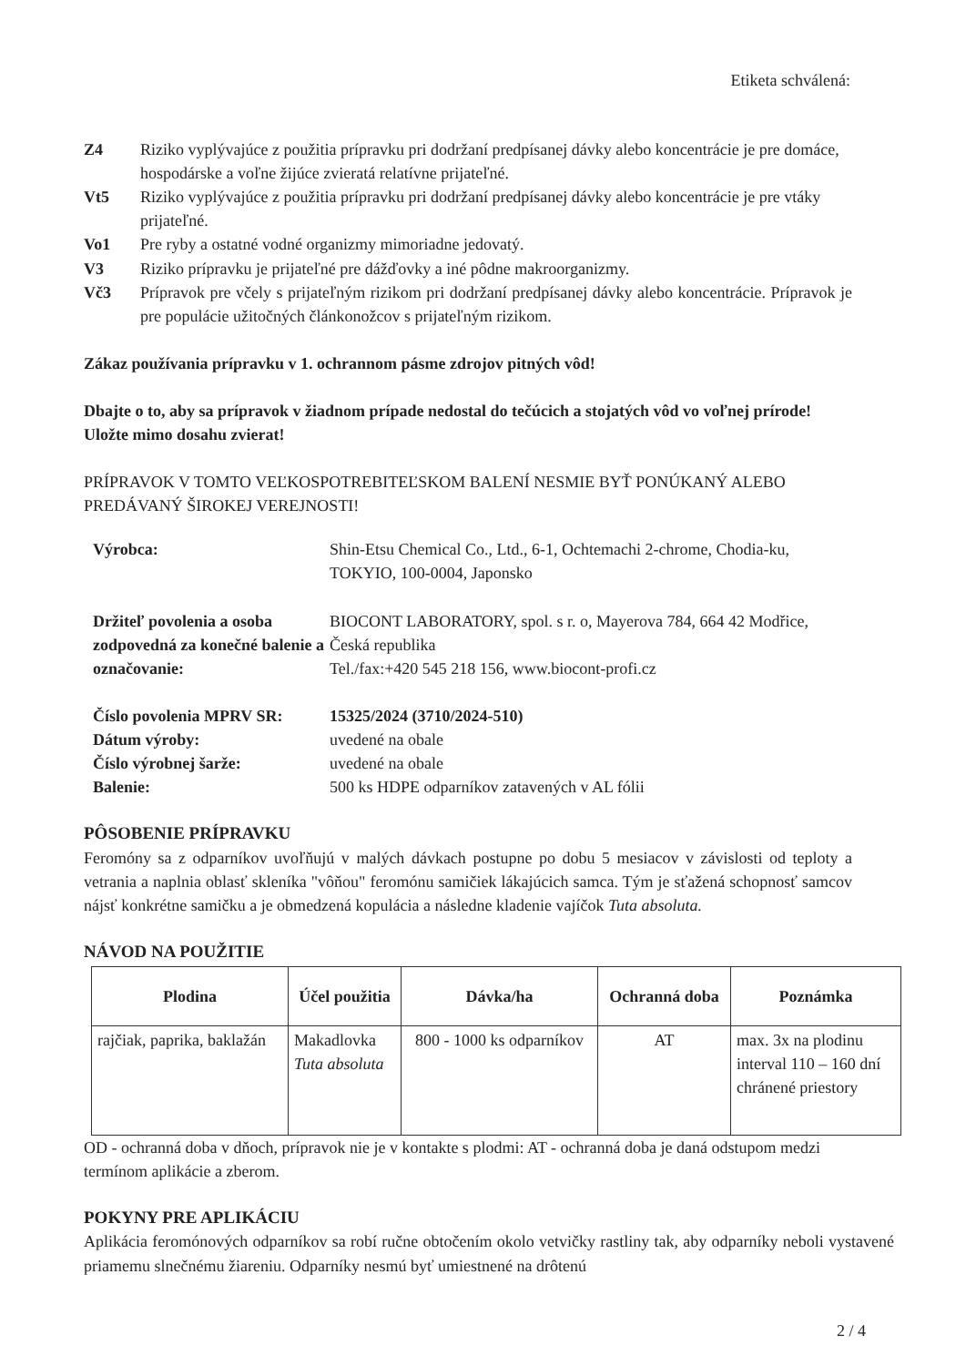Etiketa schválená:
Z4 Riziko vyplývajúce z použitia prípravku pri dodržaní predpísanej dávky alebo koncentrácie je pre domáce, hospodárske a voľne žijúce zvieratá relatívne prijateľné.
Vt5 Riziko vyplývajúce z použitia prípravku pri dodržaní predpísanej dávky alebo koncentrácie je pre vtáky prijateľné.
Vo1 Pre ryby a ostatné vodné organizmy mimoriadne jedovatý.
V3 Riziko prípravku je prijateľné pre dážďovky a iné pôdne makroorganizmy.
Vč3 Prípravok pre včely s prijateľným rizikom pri dodržaní predpísanej dávky alebo koncentrácie. Prípravok je pre populácie užitočných článkonožcov s prijateľným rizikom.
Zákaz používania prípravku v 1. ochrannom pásme zdrojov pitných vôd!
Dbajte o to, aby sa prípravok v žiadnom prípade nedostal do tečúcich a stojatých vôd vo voľnej prírode!
Uložte mimo dosahu zvierat!
PRÍPRAVOK V TOMTO VEĽKOSPOTREBITEĽSKOM BALENÍ NESMIE BYŤ PONÚKANÝ ALEBO PREDÁVANÝ ŠIROKEJ VEREJNOSTI!
Výrobca:
Shin-Etsu Chemical Co., Ltd., 6-1, Ochtemachi 2-chrome, Chodia-ku, TOKYIO, 100-0004, Japonsko
Držiteľ povolenia a osoba zodpovedná za konečné balenie a označovanie:
BIOCONT LABORATORY, spol. s r. o, Mayerova 784, 664 42 Modřice, Česká republika
Tel./fax:+420 545 218 156, www.biocont-profi.cz
Číslo povolenia MPRV SR:
15325/2024 (3710/2024-510)
Dátum výroby:
uvedené na obale
Číslo výrobnej šarže:
uvedené na obale
Balenie:
500 ks HDPE odparníkov zatavených v AL fólii
PÔSOBENIE PRÍPRAVKU
Feromóny sa z odparníkov uvoľňujú v malých dávkach postupne po dobu 5 mesiacov v závislosti od teploty a vetrania a naplnia oblasť skleníka "vôňou" feromónu samičiek lákajúcich samca. Tým je sťažená schopnosť samcov nájsť konkrétne samičku a je obmedzená kopulácia a následne kladenie vajíčok Tuta absoluta.
NÁVOD NA POUŽITIE
| Plodina | Účel použitia | Dávka/ha | Ochranná doba | Poznámka |
| --- | --- | --- | --- | --- |
| rajčiak, paprika, baklažán | Makadlovka Tuta absoluta | 800 - 1000 ks odparníkov | AT | max. 3x na plodinu interval 110 – 160 dní chránené priestory |
OD - ochranná doba v dňoch, prípravok nie je v kontakte s plodmi: AT - ochranná doba je daná odstupom medzi termínom aplikácie a zberom.
POKYNY PRE APLIKÁCIU
Aplikácia feromónových odparníkov sa robí ručne obtočením okolo vetvičky rastliny tak, aby odparníky neboli vystavené priamemu slnečnému žiareniu. Odparníky nesmú byť umiestnené na drôtenú
2 / 4